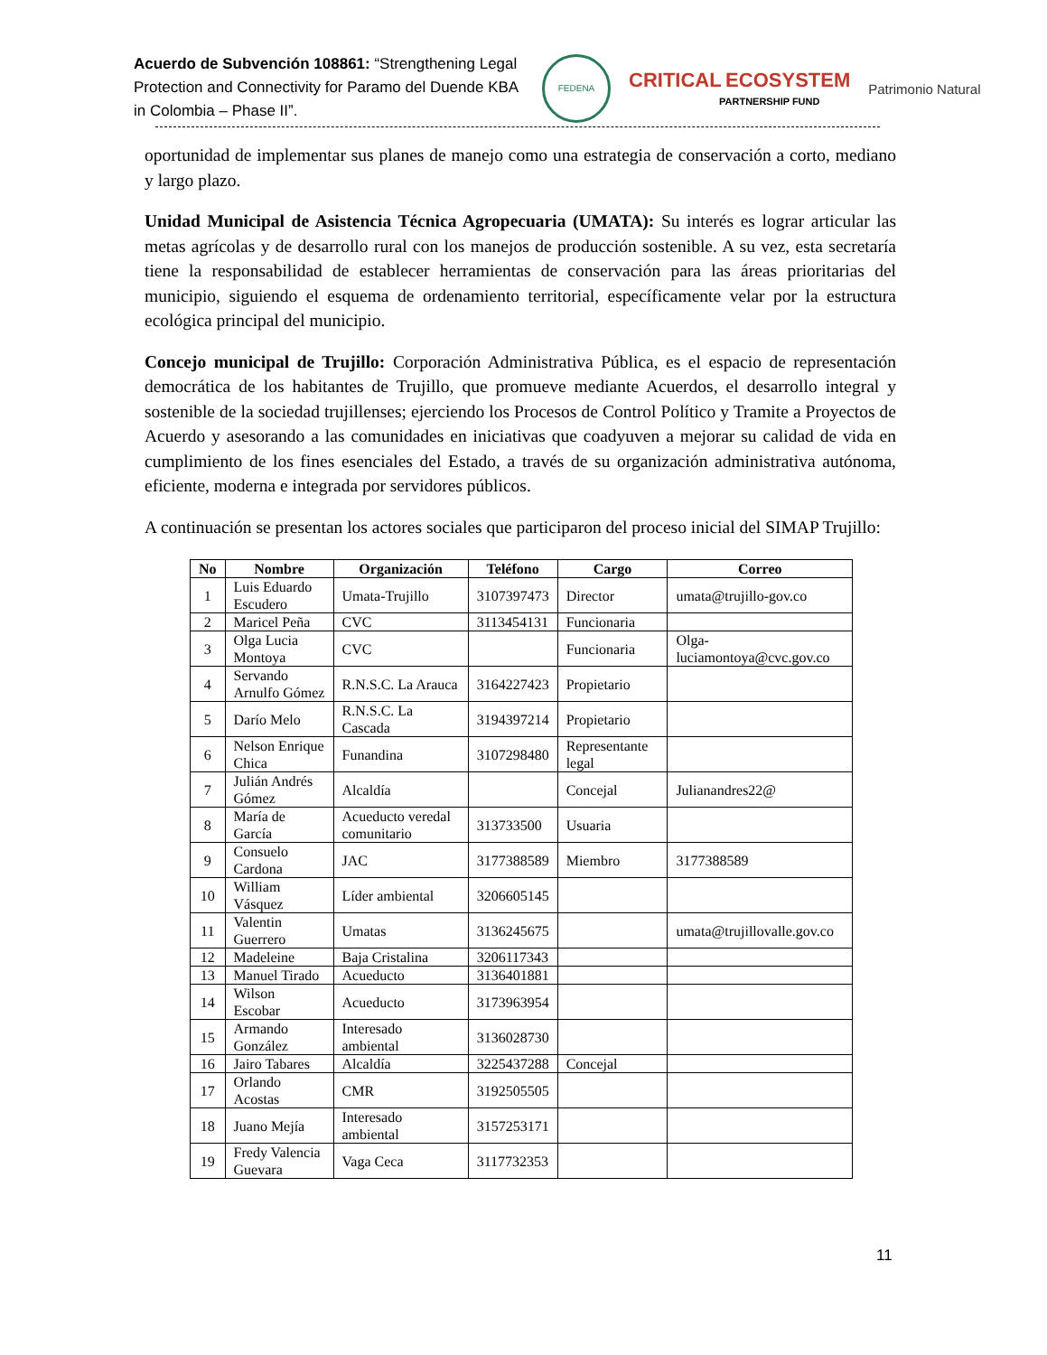Acuerdo de Subvención 108861: “Strengthening Legal Protection and Connectivity for Paramo del Duende KBA in Colombia – Phase II”.
FEDENA
CRITICAL ECOSYSTEM
PARTNERSHIP FUND
Patrimonio Natural
oportunidad de implementar sus planes de manejo como una estrategia de conservación a corto, mediano y largo plazo.
Unidad Municipal de Asistencia Técnica Agropecuaria (UMATA): Su interés es lograr articular las metas agrícolas y de desarrollo rural con los manejos de producción sostenible. A su vez, esta secretaría tiene la responsabilidad de establecer herramientas de conservación para las áreas prioritarias del municipio, siguiendo el esquema de ordenamiento territorial, específicamente velar por la estructura ecológica principal del municipio.
Concejo municipal de Trujillo: Corporación Administrativa Pública, es el espacio de representación democrática de los habitantes de Trujillo, que promueve mediante Acuerdos, el desarrollo integral y sostenible de la sociedad trujillenses; ejerciendo los Procesos de Control Político y Tramite a Proyectos de Acuerdo y asesorando a las comunidades en iniciativas que coadyuven a mejorar su calidad de vida en cumplimiento de los fines esenciales del Estado, a través de su organización administrativa autónoma, eficiente, moderna e integrada por servidores públicos.
A continuación se presentan los actores sociales que participaron del proceso inicial del SIMAP Trujillo:
| No | Nombre | Organización | Teléfono | Cargo | Correo |
| --- | --- | --- | --- | --- | --- |
| 1 | Luis Eduardo Escudero | Umata-Trujillo | 3107397473 | Director | umata@trujillo-gov.co |
| 2 | Maricel Peña | CVC | 3113454131 | Funcionaria | |
| 3 | Olga Lucia Montoya | CVC | | Funcionaria | Olga-luciamontoya@cvc.gov.co |
| 4 | Servando Arnulfo Gómez | R.N.S.C. La Arauca | 3164227423 | Propietario | |
| 5 | Darío Melo | R.N.S.C. La Cascada | 3194397214 | Propietario | |
| 6 | Nelson Enrique Chica | Funandina | 3107298480 | Representante legal | |
| 7 | Julián Andrés Gómez | Alcaldía | | Concejal | Julianandres22@ |
| 8 | María de García | Acueducto veredal comunitario | 313733500 | Usuaria | |
| 9 | Consuelo Cardona | JAC | 3177388589 | Miembro | 3177388589 |
| 10 | William Vásquez | Líder ambiental | 3206605145 | | |
| 11 | Valentin Guerrero | Umatas | 3136245675 | | umata@trujillovalle.gov.co |
| 12 | Madeleine | Baja Cristalina | 3206117343 | | |
| 13 | Manuel Tirado | Acueducto | 3136401881 | | |
| 14 | Wilson Escobar | Acueducto | 3173963954 | | |
| 15 | Armando González | Interesado ambiental | 3136028730 | | |
| 16 | Jairo Tabares | Alcaldía | 3225437288 | Concejal | |
| 17 | Orlando Acostas | CMR | 3192505505 | | |
| 18 | Juano Mejía | Interesado ambiental | 3157253171 | | |
| 19 | Fredy Valencia Guevara | Vaga Ceca | 3117732353 | | |
11